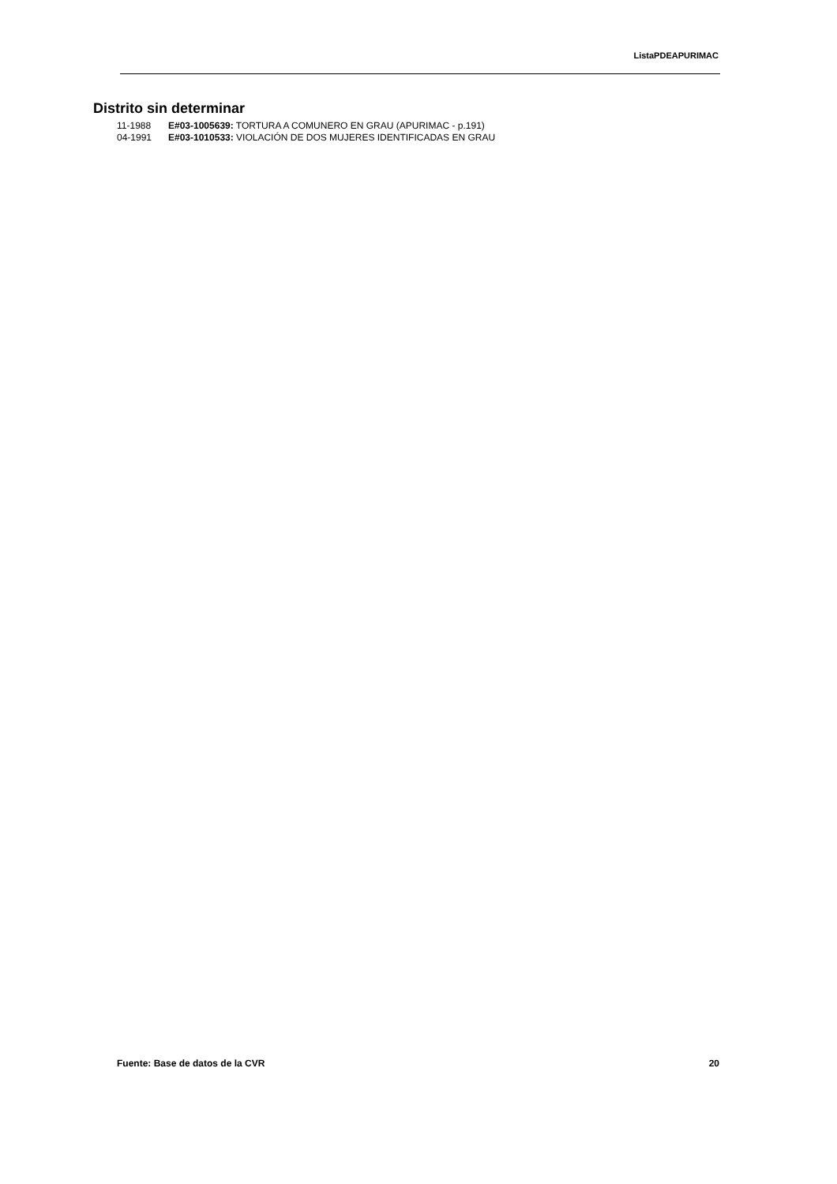ListaPDEAPURIMAC
Distrito sin determinar
11-1988 E#03-1005639: TORTURA A COMUNERO EN GRAU (APURIMAC - p.191)
04-1991 E#03-1010533: VIOLACIÓN DE DOS MUJERES IDENTIFICADAS EN GRAU
Fuente: Base de datos de la CVR 20